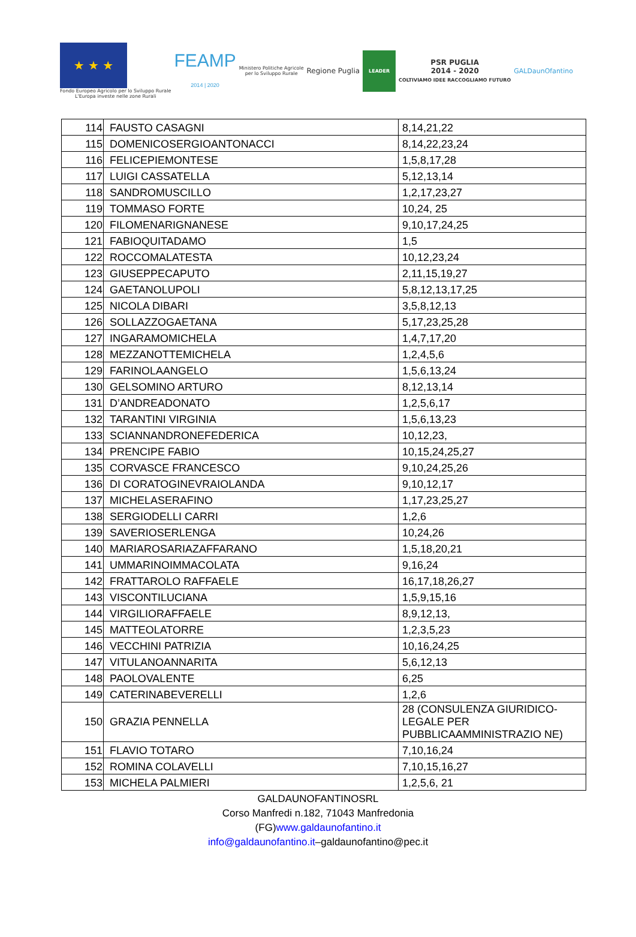★ ★ ★
Fondo Europeo Agricolo per lo Sviluppo Rurale
L'Europa investe nelle zone Rurali
FEAMP
2014 | 2020
Ministero Politiche Agricole
per lo Sviluppo Rurale
Regione Puglia
LEADER
PSR PUGLIA
2014 - 2020
COLTIVIAMO IDEE RACCOGLIAMO FUTURO
GALDaunOfantino
| 114 | FAUSTO CASAGNI | 8,14,21,22 |
| 115 | DOMENICOSERGIOANTONACCI | 8,14,22,23,24 |
| 116 | FELICEPIEMONTESE | 1,5,8,17,28 |
| 117 | LUIGI CASSATELLA | 5,12,13,14 |
| 118 | SANDROMUSCILLO | 1,2,17,23,27 |
| 119 | TOMMASO FORTE | 10,24, 25 |
| 120 | FILOMENARIGNANESE | 9,10,17,24,25 |
| 121 | FABIOQUITADAMO | 1,5 |
| 122 | ROCCOMALATESTA | 10,12,23,24 |
| 123 | GIUSEPPECAPUTO | 2,11,15,19,27 |
| 124 | GAETANOLUPOLI | 5,8,12,13,17,25 |
| 125 | NICOLA DIBARI | 3,5,8,12,13 |
| 126 | SOLLAZZOGAETANA | 5,17,23,25,28 |
| 127 | INGARAMOMICHELA | 1,4,7,17,20 |
| 128 | MEZZANOTTEMICHELA | 1,2,4,5,6 |
| 129 | FARINOLAANGELO | 1,5,6,13,24 |
| 130 | GELSOMINO ARTURO | 8,12,13,14 |
| 131 | D’ANDREADONATO | 1,2,5,6,17 |
| 132 | TARANTINI VIRGINIA | 1,5,6,13,23 |
| 133 | SCIANNANDRONEFEDERICA | 10,12,23, |
| 134 | PRENCIPE FABIO | 10,15,24,25,27 |
| 135 | CORVASCE FRANCESCO | 9,10,24,25,26 |
| 136 | DI CORATOGINEVRAIOLANDA | 9,10,12,17 |
| 137 | MICHELASERAFINO | 1,17,23,25,27 |
| 138 | SERGIODELLI CARRI | 1,2,6 |
| 139 | SAVERIOSERLENGA | 10,24,26 |
| 140 | MARIAROSARIAZAFFARANO | 1,5,18,20,21 |
| 141 | UMMARINOIMMACOLATA | 9,16,24 |
| 142 | FRATTAROLO RAFFAELE | 16,17,18,26,27 |
| 143 | VISCONTILUCIANA | 1,5,9,15,16 |
| 144 | VIRGILIORAFFAELE | 8,9,12,13, |
| 145 | MATTEOLATORRE | 1,2,3,5,23 |
| 146 | VECCHINI PATRIZIA | 10,16,24,25 |
| 147 | VITULANOANNARITA | 5,6,12,13 |
| 148 | PAOLOVALENTE | 6,25 |
| 149 | CATERINABEVERELLI | 1,2,6 |
| 150 | GRAZIA PENNELLA | 28 (CONSULENZA GIURIDICO-LEGALE PER PUBBLICAAMMINISTRAZIO NE) |
| 151 | FLAVIO TOTARO | 7,10,16,24 |
| 152 | ROMINA COLAVELLI | 7,10,15,16,27 |
| 153 | MICHELA PALMIERI | 1,2,5,6, 21 |
GALDAUNOFANTINOSRL
Corso Manfredi n.182, 71043 Manfredonia
(FG)www.galdaunofantino.it
info@galdaunofantino.it–galdaunofantino@pec.it